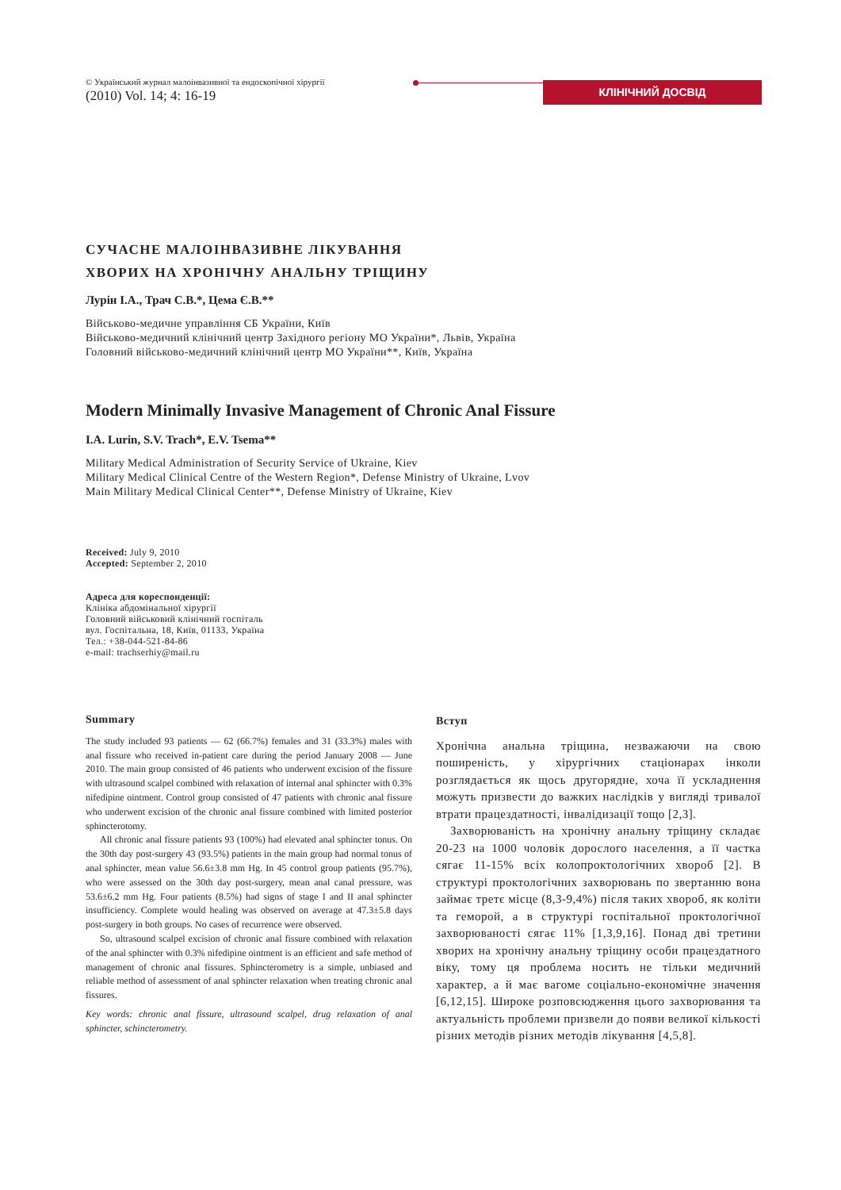© Український журнал малоінвазивної та ендоскопічної хірургії
(2010) Vol. 14; 4: 16-19
КЛІНІЧНИЙ ДОСВІД
СУЧАСНЕ МАЛОІНВАЗИВНЕ ЛІКУВАННЯ
ХВОРИХ НА ХРОНІЧНУ АНАЛЬНУ ТРІЩИНУ
Лурін І.А., Трач С.В.*, Цема Є.В.**
Військово-медичне управління СБ України, Київ
Військово-медичний клінічний центр Західного регіону МО України*, Львів, Україна
Головний військово-медичний клінічний центр МО України**, Київ, Україна
Modern Minimally Invasive Management of Chronic Anal Fissure
I.A. Lurin, S.V. Trach*, E.V. Tsema**
Military Medical Administration of Security Service of Ukraine, Kiev
Military Medical Clinical Centre of the Western Region*, Defense Ministry of Ukraine, Lvov
Main Military Medical Clinical Center**, Defense Ministry of Ukraine, Kiev
Received: July 9, 2010
Accepted: September 2, 2010
Адреса для кореспонденції:
Клініка абдомінальної хірургії
Головний військовий клінічний госпіталь
вул. Госпітальна, 18, Київ, 01133, Україна
Тел.: +38-044-521-84-86
e-mail: trachserhiy@mail.ru
Summary
The study included 93 patients — 62 (66.7%) females and 31 (33.3%) males with anal fissure who received in-patient care during the period January 2008 — June 2010. The main group consisted of 46 patients who underwent excision of the fissure with ultrasound scalpel combined with relaxation of internal anal sphincter with 0.3% nifedipine ointment. Control group consisted of 47 patients with chronic anal fissure who underwent excision of the chronic anal fissure combined with limited posterior sphincterotomy.
All chronic anal fissure patients 93 (100%) had elevated anal sphincter tonus. On the 30th day post-surgery 43 (93.5%) patients in the main group had normal tonus of anal sphincter, mean value 56.6±3.8 mm Hg. In 45 control group patients (95.7%), who were assessed on the 30th day post-surgery, mean anal canal pressure, was 53.6±6.2 mm Hg. Four patients (8.5%) had signs of stage I and II anal sphincter insufficiency. Complete would healing was observed on average at 47.3±5.8 days post-surgery in both groups. No cases of recurrence were observed.
So, ultrasound scalpel excision of chronic anal fissure combined with relaxation of the anal sphincter with 0.3% nifedipine ointment is an efficient and safe method of management of chronic anal fissures. Sphincterometry is a simple, unbiased and reliable method of assessment of anal sphincter relaxation when treating chronic anal fissures.
Key words: chronic anal fissure, ultrasound scalpel, drug relaxation of anal sphincter, schincterometry.
Вступ
Хронічна анальна тріщина, незважаючи на свою поширеність, у хірургічних стаціонарах інколи розглядається як щось другорядне, хоча її ускладнення можуть призвести до важких наслідків у вигляді тривалої втрати працездатності, інвалідизації тощо [2,3].
Захворюваність на хронічну анальну тріщину складає 20-23 на 1000 чоловік дорослого населення, а її частка сягає 11-15% всіх колопроктологічних хвороб [2]. В структурі проктологічних захворювань по звертанню вона займає третє місце (8,3-9,4%) після таких хвороб, як коліти та геморой, а в структурі госпітальної проктологічної захворюваності сягає 11% [1,3,9,16]. Понад дві третини хворих на хронічну анальну тріщину особи працездатного віку, тому ця проблема носить не тільки медичний характер, а й має вагоме соціально-економічне значення [6,12,15]. Широке розповсюдження цього захворювання та актуальність проблеми призвели до появи великої кількості різних методів різних методів лікування [4,5,8].